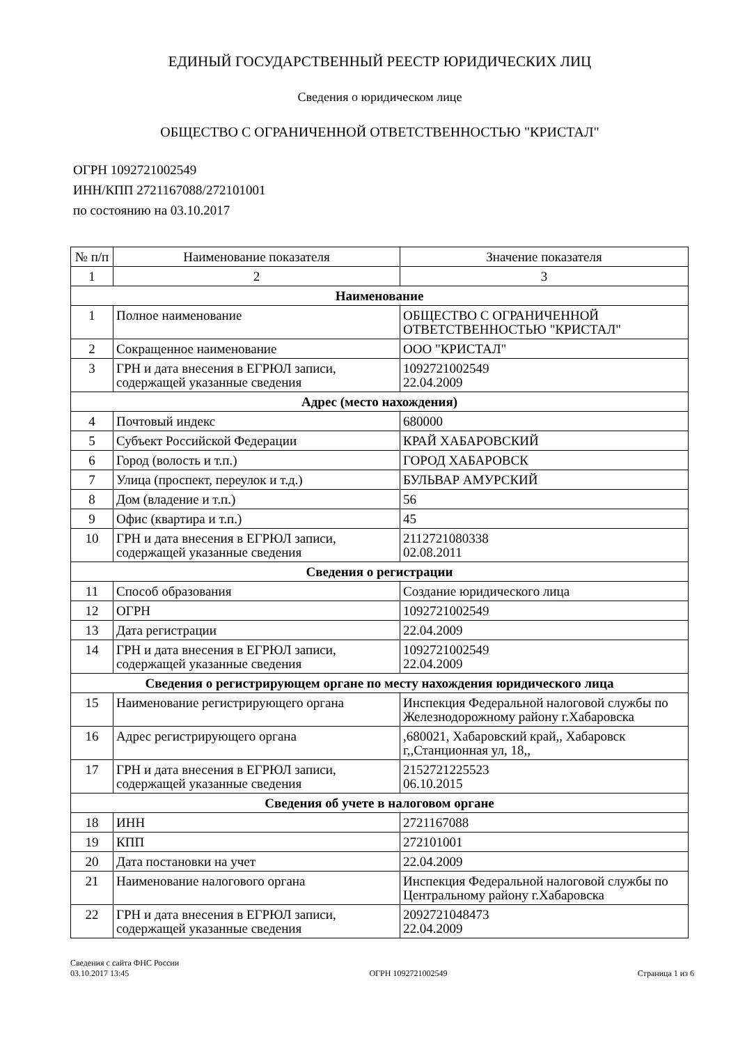ЕДИНЫЙ ГОСУДАРСТВЕННЫЙ РЕЕСТР ЮРИДИЧЕСКИХ ЛИЦ
Сведения о юридическом лице
ОБЩЕСТВО С ОГРАНИЧЕННОЙ ОТВЕТСТВЕННОСТЬЮ "КРИСТАЛ"
ОГРН 1092721002549
ИНН/КПП 2721167088/272101001
по состоянию на 03.10.2017
| № п/п | Наименование показателя | Значение показателя |
| --- | --- | --- |
| 1 | 2 | 3 |
| Наименование | | |
| 1 | Полное наименование | ОБЩЕСТВО С ОГРАНИЧЕННОЙ ОТВЕТСТВЕННОСТЬЮ "КРИСТАЛ" |
| 2 | Сокращенное наименование | ООО "КРИСТАЛ" |
| 3 | ГРН и дата внесения в ЕГРЮЛ записи, содержащей указанные сведения | 1092721002549 22.04.2009 |
| Адрес (место нахождения) | | |
| 4 | Почтовый индекс | 680000 |
| 5 | Субъект Российской Федерации | КРАЙ ХАБАРОВСКИЙ |
| 6 | Город (волость и т.п.) | ГОРОД ХАБАРОВСК |
| 7 | Улица (проспект, переулок и т.д.) | БУЛЬВАР АМУРСКИЙ |
| 8 | Дом (владение и т.п.) | 56 |
| 9 | Офис (квартира и т.п.) | 45 |
| 10 | ГРН и дата внесения в ЕГРЮЛ записи, содержащей указанные сведения | 2112721080338 02.08.2011 |
| Сведения о регистрации | | |
| 11 | Способ образования | Создание юридического лица |
| 12 | ОГРН | 1092721002549 |
| 13 | Дата регистрации | 22.04.2009 |
| 14 | ГРН и дата внесения в ЕГРЮЛ записи, содержащей указанные сведения | 1092721002549 22.04.2009 |
| Сведения о регистрирующем органе по месту нахождения юридического лица | | |
| 15 | Наименование регистрирующего органа | Инспекция Федеральной налоговой службы по Железнодорожному району г.Хабаровска |
| 16 | Адрес регистрирующего органа | ,680021, Хабаровский край,, Хабаровск г,,Станционная ул, 18,, |
| 17 | ГРН и дата внесения в ЕГРЮЛ записи, содержащей указанные сведения | 2152721225523 06.10.2015 |
| Сведения об учете в налоговом органе | | |
| 18 | ИНН | 2721167088 |
| 19 | КПП | 272101001 |
| 20 | Дата постановки на учет | 22.04.2009 |
| 21 | Наименование налогового органа | Инспекция Федеральной налоговой службы по Центральному району г.Хабаровска |
| 22 | ГРН и дата внесения в ЕГРЮЛ записи, содержащей указанные сведения | 2092721048473 22.04.2009 |
Сведения с сайта ФНС России
03.10.2017 13:45
ОГРН 1092721002549
Страница 1 из 6